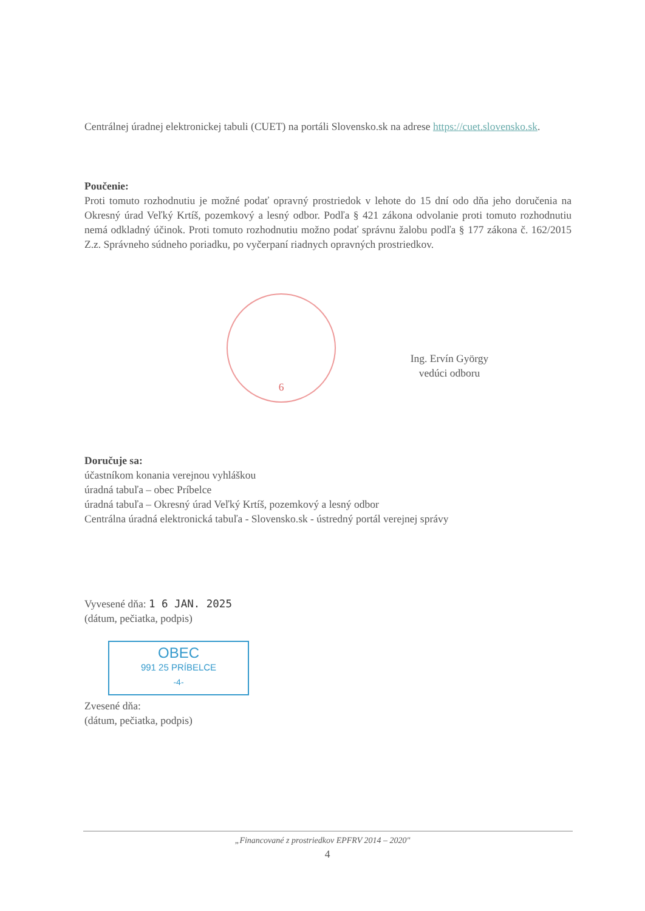Centrálnej úradnej elektronickej tabuli (CUET) na portáli Slovensko.sk na adrese https://cuet.slovensko.sk.
Poučenie:
Proti tomuto rozhodnutiu je možné podať opravný prostriedok v lehote do 15 dní odo dňa jeho doručenia na Okresný úrad Veľký Krtíš, pozemkový a lesný odbor. Podľa § 421 zákona odvolanie proti tomuto rozhodnutiu nemá odkladný účinok. Proti tomuto rozhodnutiu možno podať správnu žalobu podľa § 177 zákona č. 162/2015 Z.z. Správneho súdneho poriadku, po vyčerpaní riadnych opravných prostriedkov.
6
Ing. Ervín György
vedúci odboru
Doručuje sa:
účastníkom konania verejnou vyhláškou
úradná tabuľa – obec Príbelce
úradná tabuľa – Okresný úrad Veľký Krtíš, pozemkový a lesný odbor
Centrálna úradná elektronická tabuľa - Slovensko.sk - ústredný portál verejnej správy
Vyvesené dňa: 1 6 JAN. 2025
(dátum, pečiatka, podpis)
OBEC
991 25 PRÍBELCE
-4-
Zvesené dňa:
(dátum, pečiatka, podpis)
„Financované z prostriedkov EPFRV 2014 – 2020"
4